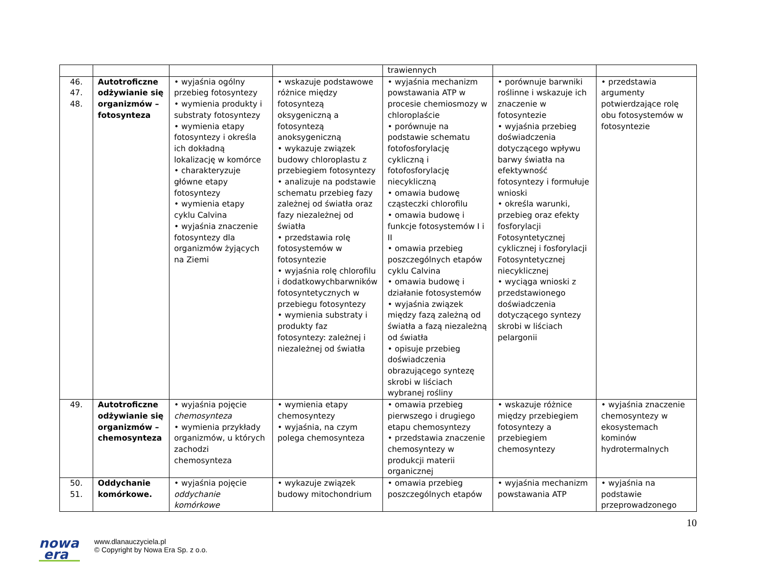| | | | | trawiennych | | |
| 46. 47. 48. | Autotroficzne odżywianie się organizmów – fotosynteza | • wyjaśnia ogólny przebieg fotosyntezy • wymienia produkty i substraty fotosyntezy • wymienia etapy fotosyntezy i określa ich dokładną lokalizację w komórce • charakteryzuje główne etapy fotosyntezy • wymienia etapy cyklu Calvina • wyjaśnia znaczenie fotosyntezy dla organizmów żyjących na Ziemi | • wskazuje podstawowe różnice między fotosyntezą oksygeniczną a fotosyntezą anoksygeniczną • wykazuje związek budowy chloroplastu z przebiegiem fotosyntezy • analizuje na podstawie schematu przebieg fazy zależnej od światła oraz fazy niezależnej od światła • przedstawia rolę fotosystemów w fotosyntezie • wyjaśnia rolę chlorofilu i dodatkowychbarwników fotosyntetycznych w przebiegu fotosyntezy • wymienia substraty i produkty faz fotosyntezy: zależnej i niezależnej od światła | • wyjaśnia mechanizm powstawania ATP w procesie chemiosmozy w chloroplaście • porównuje na podstawie schematu fotofosforylację cykliczną i fotofosforylację niecykliczną • omawia budowę cząsteczki chlorofilu • omawia budowę i funkcje fotosystemów I i II • omawia przebieg poszczególnych etapów cyklu Calvina • omawia budowę i działanie fotosystemów • wyjaśnia związek między fazą zależną od światła a fazą niezależną od światła • opisuje przebieg doświadczenia obrazującego syntezę skrobi w liściach wybranej rośliny | • porównuje barwniki roślinne i wskazuje ich znaczenie w fotosyntezie • wyjaśnia przebieg doświadczenia dotyczącego wpływu barwy światła na efektywność fotosyntezy i formułuje wnioski • określa warunki, przebieg oraz efekty fosforylacji Fotosyntetycznej cyklicznej i fosforylacji Fotosyntetycznej niecyklicznej • wyciąga wnioski z przedstawionego doświadczenia dotyczącego syntezy skrobi w liściach pelargonii | • przedstawia argumenty potwierdzające rolę obu fotosystemów w fotosyntezie |
| 49. | Autotroficzne odżywianie się organizmów – chemosynteza | • wyjaśnia pojęcie chemosynteza • wymienia przykłady organizmów, u których zachodzi chemosynteza | • wymienia etapy chemosyntezy • wyjaśnia, na czym polega chemosynteza | • omawia przebieg pierwszego i drugiego etapu chemosyntezy • przedstawia znaczenie chemosyntezy w produkcji materii organicznej | • wskazuje różnice między przebiegiem fotosyntezy a przebiegiem chemosyntezy | • wyjaśnia znaczenie chemosyntezy w ekosystemach kominów hydrotermalnych |
| 50. 51. | Oddychanie komórkowe. | • wyjaśnia pojęcie oddychanie komórkowe | • wykazuje związek budowy mitochondrium | • omawia przebieg poszczególnych etapów | • wyjaśnia mechanizm powstawania ATP | • wyjaśnia na podstawie przeprowadzonego |
nowa
era
www.dlanauczyciela.pl
© Copyright by Nowa Era Sp. z o.o.
10